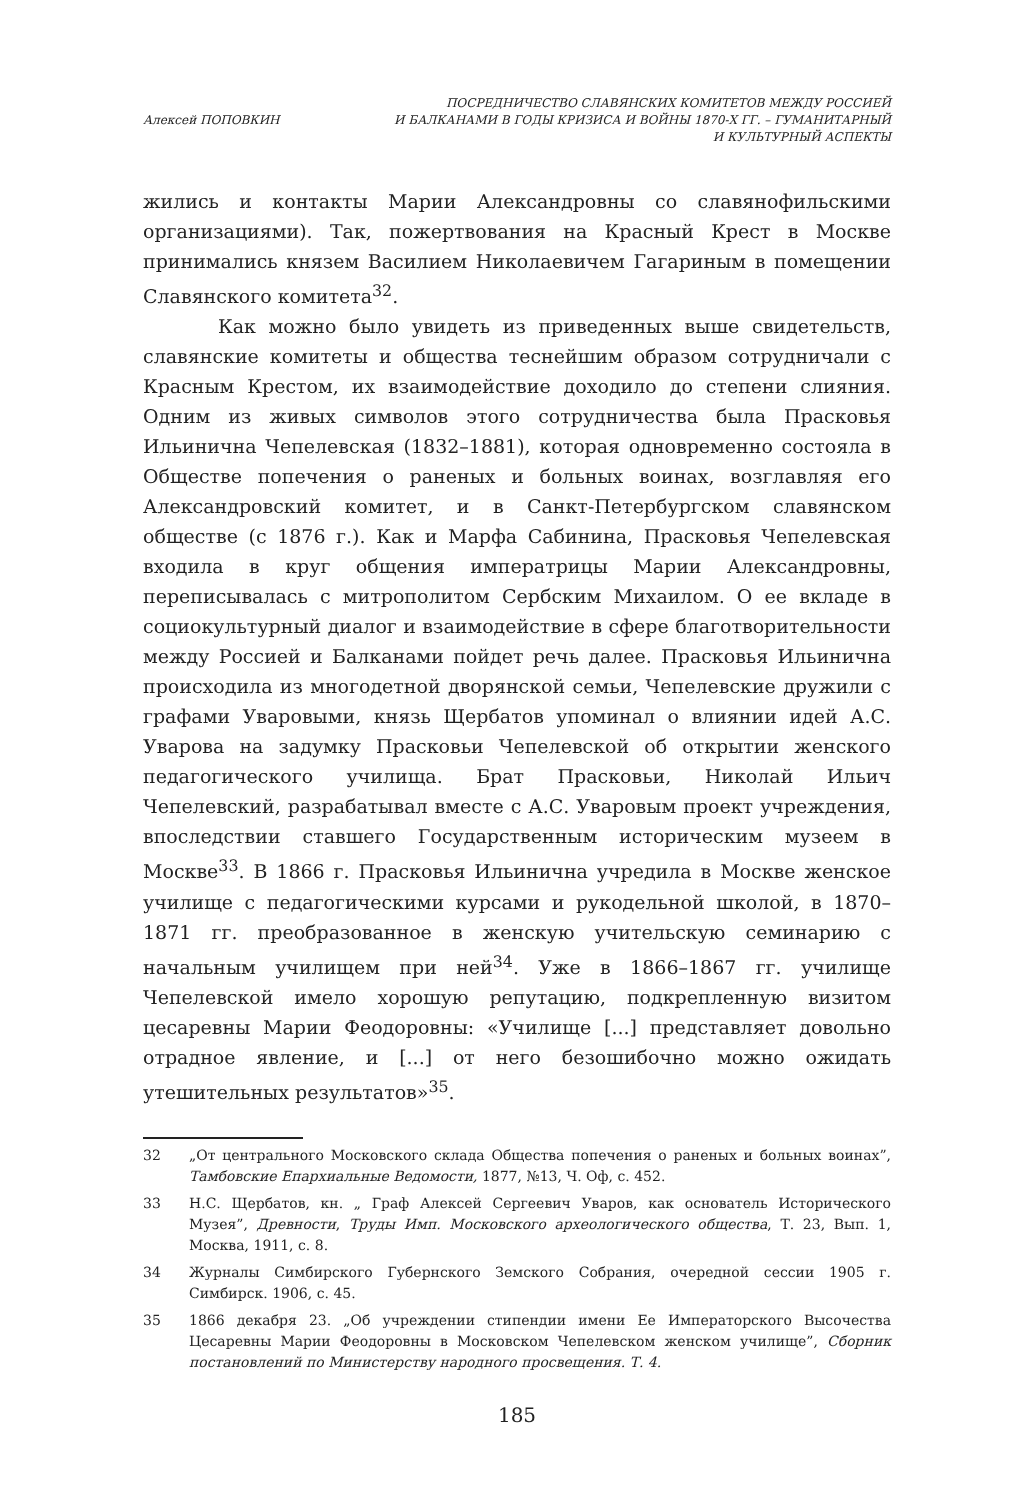Алексей ПОПОВКИН
ПОСРЕДНИЧЕСТВО СЛАВЯНСКИХ КОМИТЕТОВ МЕЖДУ РОССИЕЙ
И БАЛКАНАМИ В ГОДЫ КРИЗИСА И ВОЙНЫ 1870-Х ГГ. – ГУМАНИТАРНЫЙ
И КУЛЬТУРНЫЙ АСПЕКТЫ
жились и контакты Марии Александровны со славянофильскими организациями). Так, пожертвования на Красный Крест в Москве принимались князем Василием Николаевичем Гагариным в помещении Славянского комитета<sup>32</sup>.
Как можно было увидеть из приведенных выше свидетельств, славянские комитеты и общества теснейшим образом сотрудничали с Красным Крестом, их взаимодействие доходило до степени слияния. Одним из живых символов этого сотрудничества была Прасковья Ильинична Чепелевская (1832–1881), которая одновременно состояла в Обществе попечения о раненых и больных воинах, возглавляя его Александровский комитет, и в Санкт-Петербургском славянском обществе (с 1876 г.). Как и Марфа Сабинина, Прасковья Чепелевская входила в круг общения императрицы Марии Александровны, переписывалась с митрополитом Сербским Михаилом. О ее вкладе в социокультурный диалог и взаимодействие в сфере благотворительности между Россией и Балканами пойдет речь далее. Прасковья Ильинична происходила из многодетной дворянской семьи, Чепелевские дружили с графами Уваровыми, князь Щербатов упоминал о влиянии идей А.С. Уварова на задумку Прасковьи Чепелевской об открытии женского педагогического училища. Брат Прасковьи, Николай Ильич Чепелевский, разрабатывал вместе с А.С. Уваровым проект учреждения, впоследствии ставшего Государственным историческим музеем в Москве<sup>33</sup>. В 1866 г. Прасковья Ильинична учредила в Москве женское училище с педагогическими курсами и рукодельной школой, в 1870–1871 гг. преобразованное в женскую учительскую семинарию с начальным училищем при ней<sup>34</sup>. Уже в 1866–1867 гг. училище Чепелевской имело хорошую репутацию, подкрепленную визитом цесаревны Марии Феодоровны: «Училище [...] представляет довольно отрадное явление, и [...] от него безошибочно можно ожидать утешительных результатов»<sup>35</sup>.
32 „От центрального Московского склада Общества попечения о раненых и больных воинах”, Тамбовские Епархиальные Ведомости, 1877, №13, Ч. Оф, с. 452.
33 Н.С. Щербатов, кн. „ Граф Алексей Сергеевич Уваров, как основатель Исторического Музея”, Древности, Труды Имп. Московского археологического общества, Т. 23, Вып. 1, Москва, 1911, с. 8.
34 Журналы Симбирского Губернского Земского Собрания, очередной сессии 1905 г. Симбирск. 1906, с. 45.
35 1866 декабря 23. „Об учреждении стипендии имени Ее Императорского Высочества Цесаревны Марии Феодоровны в Московском Чепелевском женском училище”, Сборник постановлений по Министерству народного просвещения. Т. 4.
185